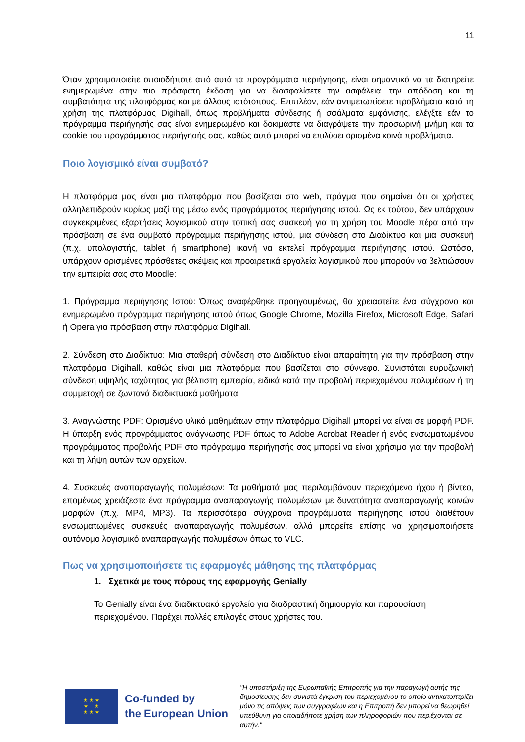11
Όταν χρησιμοποιείτε οποιοδήποτε από αυτά τα προγράμματα περιήγησης, είναι σημαντικό να τα διατηρείτε ενημερωμένα στην πιο πρόσφατη έκδοση για να διασφαλίσετε την ασφάλεια, την απόδοση και τη συμβατότητα της πλατφόρμας και με άλλους ιστότοπους. Επιπλέον, εάν αντιμετωπίσετε προβλήματα κατά τη χρήση της πλατφόρμας Digihall, όπως προβλήματα σύνδεσης ή σφάλματα εμφάνισης, ελέγξτε εάν το πρόγραμμα περιήγησής σας είναι ενημερωμένο και δοκιμάστε να διαγράψετε την προσωρινή μνήμη και τα cookie του προγράμματος περιήγησής σας, καθώς αυτό μπορεί να επιλύσει ορισμένα κοινά προβλήματα.
Ποιο λογισμικό είναι συμβατό?
Η πλατφόρμα μας είναι μια πλατφόρμα που βασίζεται στο web, πράγμα που σημαίνει ότι οι χρήστες αλληλεπιδρούν κυρίως μαζί της μέσω ενός προγράμματος περιήγησης ιστού. Ως εκ τούτου, δεν υπάρχουν συγκεκριμένες εξαρτήσεις λογισμικού στην τοπική σας συσκευή για τη χρήση του Moodle πέρα από την πρόσβαση σε ένα συμβατό πρόγραμμα περιήγησης ιστού, μια σύνδεση στο Διαδίκτυο και μια συσκευή (π.χ. υπολογιστής, tablet ή smartphone) ικανή να εκτελεί πρόγραμμα περιήγησης ιστού. Ωστόσο, υπάρχουν ορισμένες πρόσθετες σκέψεις και προαιρετικά εργαλεία λογισμικού που μπορούν να βελτιώσουν την εμπειρία σας στο Moodle:
1. Πρόγραμμα περιήγησης Ιστού: Όπως αναφέρθηκε προηγουμένως, θα χρειαστείτε ένα σύγχρονο και ενημερωμένο πρόγραμμα περιήγησης ιστού όπως Google Chrome, Mozilla Firefox, Microsoft Edge, Safari ή Opera για πρόσβαση στην πλατφόρμα Digihall.
2. Σύνδεση στο Διαδίκτυο: Μια σταθερή σύνδεση στο Διαδίκτυο είναι απαραίτητη για την πρόσβαση στην πλατφόρμα Digihall, καθώς είναι μια πλατφόρμα που βασίζεται στο σύννεφο. Συνιστάται ευρυζωνική σύνδεση υψηλής ταχύτητας για βέλτιστη εμπειρία, ειδικά κατά την προβολή περιεχομένου πολυμέσων ή τη συμμετοχή σε ζωντανά διαδικτυακά μαθήματα.
3. Αναγνώστης PDF: Ορισμένο υλικό μαθημάτων στην πλατφόρμα Digihall μπορεί να είναι σε μορφή PDF. Η ύπαρξη ενός προγράμματος ανάγνωσης PDF όπως το Adobe Acrobat Reader ή ενός ενσωματωμένου προγράμματος προβολής PDF στο πρόγραμμα περιήγησής σας μπορεί να είναι χρήσιμο για την προβολή και τη λήψη αυτών των αρχείων.
4. Συσκευές αναπαραγωγής πολυμέσων: Τα μαθήματά μας περιλαμβάνουν περιεχόμενο ήχου ή βίντεο, επομένως χρειάζεστε ένα πρόγραμμα αναπαραγωγής πολυμέσων με δυνατότητα αναπαραγωγής κοινών μορφών (π.χ. MP4, MP3). Τα περισσότερα σύγχρονα προγράμματα περιήγησης ιστού διαθέτουν ενσωματωμένες συσκευές αναπαραγωγής πολυμέσων, αλλά μπορείτε επίσης να χρησιμοποιήσετε αυτόνομο λογισμικό αναπαραγωγής πολυμέσων όπως το VLC.
Πως να χρησιμοποιήσετε τις εφαρμογές μάθησης της πλατφόρμας
1. Σχετικά με τους πόρους της εφαρμογής Genially
Το Genially είναι ένα διαδικτυακό εργαλείο για διαδραστική δημιουργία και παρουσίαση περιεχομένου. Παρέχει πολλές επιλογές στους χρήστες του.
★ ★ ★
★ ★
★ ★ ★
Co-funded by
the European Union
"Η υποστήριξη της Ευρωπαϊκής Επιτροπής για την παραγωγή αυτής της δημοσίευσης δεν συνιστά έγκριση του περιεχομένου το οποίο αντικατοπτρίζει μόνο τις απόψεις των συγγραφέων και η Επιτροπή δεν μπορεί να θεωρηθεί υπεύθυνη για οποιαδήποτε χρήση των πληροφοριών που περιέχονται σε αυτήν."